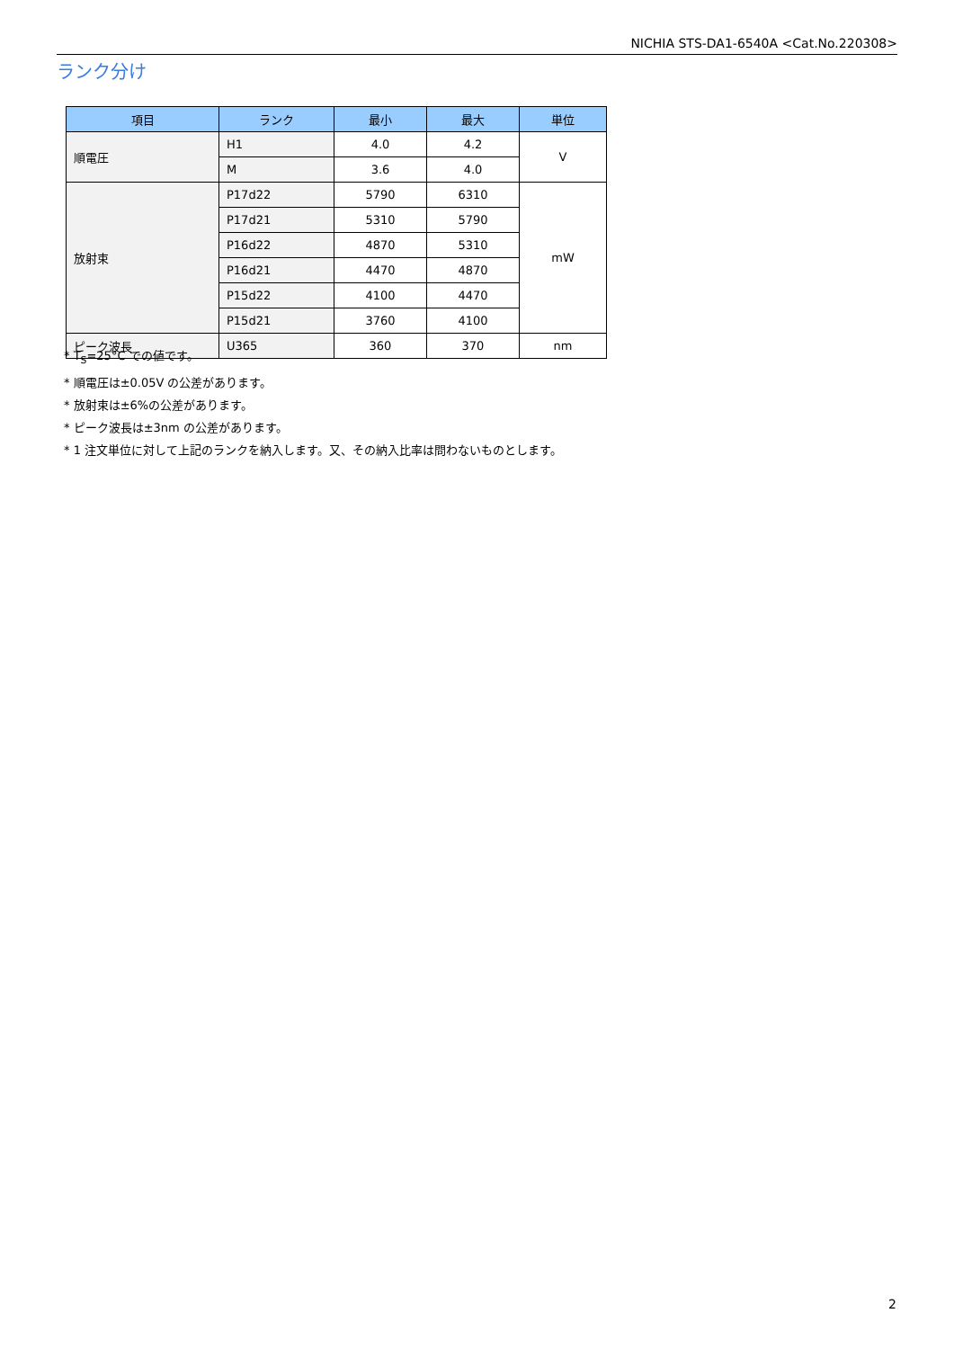NICHIA STS-DA1-6540A <Cat.No.220308>
ランク分け
| 項目 | ランク | 最小 | 最大 | 単位 |
| --- | --- | --- | --- | --- |
| 順電圧 | H1 | 4.0 | 4.2 | V |
| | M | 3.6 | 4.0 | |
| 放射束 | P17d22 | 5790 | 6310 | mW |
| | P17d21 | 5310 | 5790 | |
| | P16d22 | 4870 | 5310 | |
| | P16d21 | 4470 | 4870 | |
| | P15d22 | 4100 | 4470 | |
| | P15d21 | 3760 | 4100 | |
| ピーク波長 | U365 | 360 | 370 | nm |
* T<sub>S</sub>=25°C での値です。
* 順電圧は±0.05V の公差があります。
* 放射束は±6%の公差があります。
* ピーク波長は±3nm の公差があります。
* 1 注文単位に対して上記のランクを納入します。又、その納入比率は問わないものとします。
2